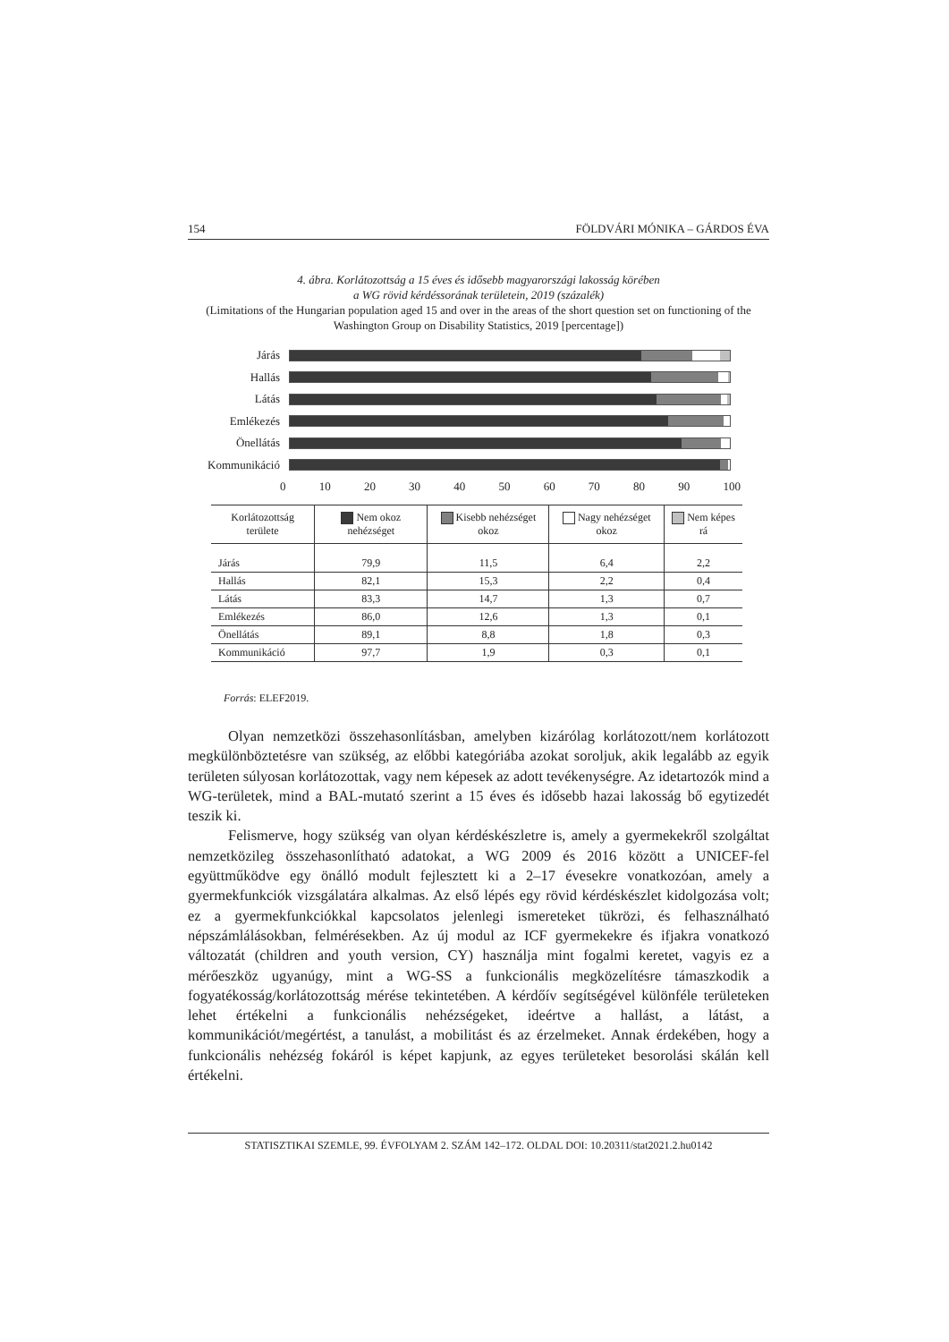154 FÖLDVÁRI MÓNIKA – GÁRDOS ÉVA
4. ábra. Korlátozottság a 15 éves és idősebb magyarországi lakosság körében
a WG rövid kérdéssorának területein, 2019 (százalék)
(Limitations of the Hungarian population aged 15 and over in the areas of the short question set on functioning of the Washington Group on Disability Statistics, 2019 [percentage])
Járás
Hallás
Látás
Emlékezés
Önellátás
Kommunikáció
0 10 20 30 40 50 60 70 80 90 100
| Korlátozottság területe | Nem okoz nehézséget | Kisebb nehézséget okoz | Nagy nehézséget okoz | Nem képes rá |
| --- | --- | --- | --- | --- |
| Járás | 79,9 | 11,5 | 6,4 | 2,2 |
| Hallás | 82,1 | 15,3 | 2,2 | 0,4 |
| Látás | 83,3 | 14,7 | 1,3 | 0,7 |
| Emlékezés | 86,0 | 12,6 | 1,3 | 0,1 |
| Önellátás | 89,1 | 8,8 | 1,8 | 0,3 |
| Kommunikáció | 97,7 | 1,9 | 0,3 | 0,1 |
Forrás: ELEF2019.
Olyan nemzetközi összehasonlításban, amelyben kizárólag korlátozott/nem korlátozott megkülönböztetésre van szükség, az előbbi kategóriába azokat soroljuk, akik legalább az egyik területen súlyosan korlátozottak, vagy nem képesek az adott tevékenységre. Az idetartozók mind a WG-területek, mind a BAL-mutató szerint a 15 éves és idősebb hazai lakosság bő egytizedét teszik ki.
Felismerve, hogy szükség van olyan kérdéskészletre is, amely a gyermekekről szolgáltat nemzetközileg összehasonlítható adatokat, a WG 2009 és 2016 között a UNICEF-fel együttműködve egy önálló modult fejlesztett ki a 2–17 évesekre vonatkozóan, amely a gyermekfunkciók vizsgálatára alkalmas. Az első lépés egy rövid kérdéskészlet kidolgozása volt; ez a gyermekfunkciókkal kapcsolatos jelenlegi ismereteket tükrözi, és felhasználható népszámlálásokban, felmérésekben. Az új modul az ICF gyermekekre és ifjakra vonatkozó változatát (children and youth version, CY) használja mint fogalmi keretet, vagyis ez a mérőeszköz ugyanúgy, mint a WG-SS a funkcionális megközelítésre támaszkodik a fogyatékosság/korlátozottság mérése tekintetében. A kérdőív segítségével különféle területeken lehet értékelni a funkcionális nehézségeket, ideértve a hallást, a látást, a kommunikációt/megértést, a tanulást, a mobilitást és az érzelmeket. Annak érdekében, hogy a funkcionális nehézség fokáról is képet kapjunk, az egyes területeket besorolási skálán kell értékelni.
STATISZTIKAI SZEMLE, 99. ÉVFOLYAM 2. SZÁM 142–172. OLDAL DOI: 10.20311/stat2021.2.hu0142